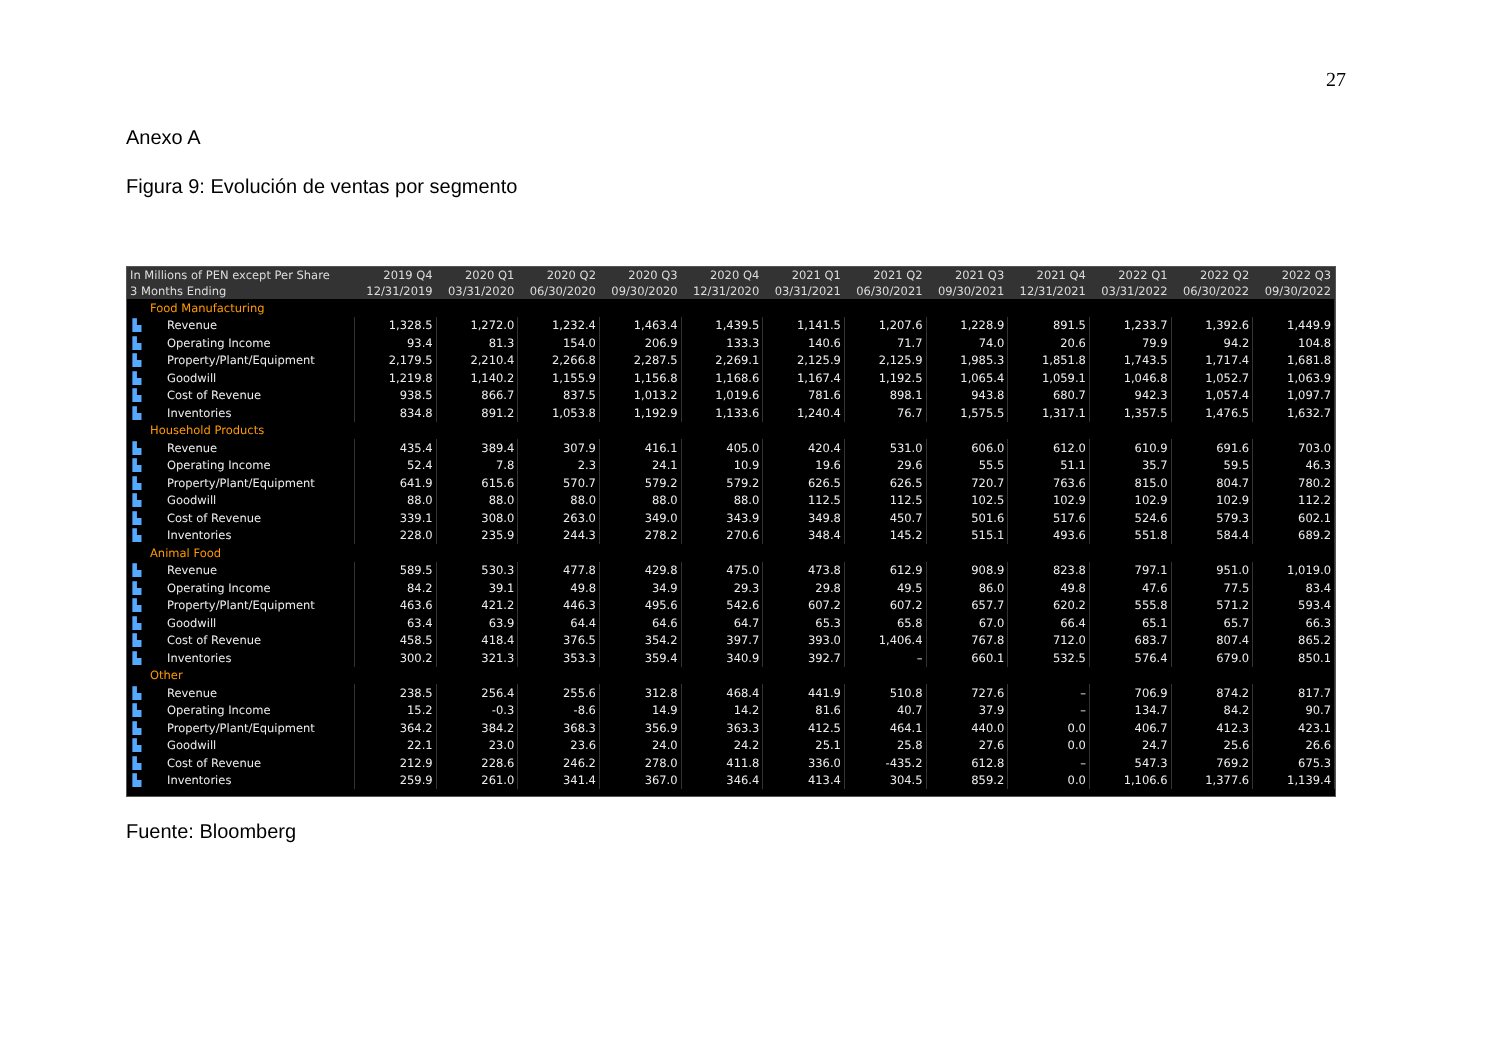27
Anexo A
Figura 9: Evolución de ventas por segmento
| In Millions of PEN except Per Share | | 2019 Q4 | 2020 Q1 | 2020 Q2 | 2020 Q3 | 2020 Q4 | 2021 Q1 | 2021 Q2 | 2021 Q3 | 2021 Q4 | 2022 Q1 | 2022 Q2 | 2022 Q3 |
| --- | --- | --- | --- | --- | --- | --- | --- | --- | --- | --- | --- | --- | --- |
| 3 Months Ending | | 12/31/2019 | 03/31/2020 | 06/30/2020 | 09/30/2020 | 12/31/2020 | 03/31/2021 | 06/30/2021 | 09/30/2021 | 12/31/2021 | 03/31/2022 | 06/30/2022 | 09/30/2022 |
| | Food Manufacturing | | | | | | | | | | | | |
| ▙ | Revenue | 1,328.5 | 1,272.0 | 1,232.4 | 1,463.4 | 1,439.5 | 1,141.5 | 1,207.6 | 1,228.9 | 891.5 | 1,233.7 | 1,392.6 | 1,449.9 |
| ▙ | Operating Income | 93.4 | 81.3 | 154.0 | 206.9 | 133.3 | 140.6 | 71.7 | 74.0 | 20.6 | 79.9 | 94.2 | 104.8 |
| ▙ | Property/Plant/Equipment | 2,179.5 | 2,210.4 | 2,266.8 | 2,287.5 | 2,269.1 | 2,125.9 | 2,125.9 | 1,985.3 | 1,851.8 | 1,743.5 | 1,717.4 | 1,681.8 |
| ▙ | Goodwill | 1,219.8 | 1,140.2 | 1,155.9 | 1,156.8 | 1,168.6 | 1,167.4 | 1,192.5 | 1,065.4 | 1,059.1 | 1,046.8 | 1,052.7 | 1,063.9 |
| ▙ | Cost of Revenue | 938.5 | 866.7 | 837.5 | 1,013.2 | 1,019.6 | 781.6 | 898.1 | 943.8 | 680.7 | 942.3 | 1,057.4 | 1,097.7 |
| ▙ | Inventories | 834.8 | 891.2 | 1,053.8 | 1,192.9 | 1,133.6 | 1,240.4 | 76.7 | 1,575.5 | 1,317.1 | 1,357.5 | 1,476.5 | 1,632.7 |
| | Household Products | | | | | | | | | | | | |
| ▙ | Revenue | 435.4 | 389.4 | 307.9 | 416.1 | 405.0 | 420.4 | 531.0 | 606.0 | 612.0 | 610.9 | 691.6 | 703.0 |
| ▙ | Operating Income | 52.4 | 7.8 | 2.3 | 24.1 | 10.9 | 19.6 | 29.6 | 55.5 | 51.1 | 35.7 | 59.5 | 46.3 |
| ▙ | Property/Plant/Equipment | 641.9 | 615.6 | 570.7 | 579.2 | 579.2 | 626.5 | 626.5 | 720.7 | 763.6 | 815.0 | 804.7 | 780.2 |
| ▙ | Goodwill | 88.0 | 88.0 | 88.0 | 88.0 | 88.0 | 112.5 | 112.5 | 102.5 | 102.9 | 102.9 | 102.9 | 112.2 |
| ▙ | Cost of Revenue | 339.1 | 308.0 | 263.0 | 349.0 | 343.9 | 349.8 | 450.7 | 501.6 | 517.6 | 524.6 | 579.3 | 602.1 |
| ▙ | Inventories | 228.0 | 235.9 | 244.3 | 278.2 | 270.6 | 348.4 | 145.2 | 515.1 | 493.6 | 551.8 | 584.4 | 689.2 |
| | Animal Food | | | | | | | | | | | | |
| ▙ | Revenue | 589.5 | 530.3 | 477.8 | 429.8 | 475.0 | 473.8 | 612.9 | 908.9 | 823.8 | 797.1 | 951.0 | 1,019.0 |
| ▙ | Operating Income | 84.2 | 39.1 | 49.8 | 34.9 | 29.3 | 29.8 | 49.5 | 86.0 | 49.8 | 47.6 | 77.5 | 83.4 |
| ▙ | Property/Plant/Equipment | 463.6 | 421.2 | 446.3 | 495.6 | 542.6 | 607.2 | 607.2 | 657.7 | 620.2 | 555.8 | 571.2 | 593.4 |
| ▙ | Goodwill | 63.4 | 63.9 | 64.4 | 64.6 | 64.7 | 65.3 | 65.8 | 67.0 | 66.4 | 65.1 | 65.7 | 66.3 |
| ▙ | Cost of Revenue | 458.5 | 418.4 | 376.5 | 354.2 | 397.7 | 393.0 | 1,406.4 | 767.8 | 712.0 | 683.7 | 807.4 | 865.2 |
| ▙ | Inventories | 300.2 | 321.3 | 353.3 | 359.4 | 340.9 | 392.7 | – | 660.1 | 532.5 | 576.4 | 679.0 | 850.1 |
| | Other | | | | | | | | | | | | |
| ▙ | Revenue | 238.5 | 256.4 | 255.6 | 312.8 | 468.4 | 441.9 | 510.8 | 727.6 | – | 706.9 | 874.2 | 817.7 |
| ▙ | Operating Income | 15.2 | -0.3 | -8.6 | 14.9 | 14.2 | 81.6 | 40.7 | 37.9 | – | 134.7 | 84.2 | 90.7 |
| ▙ | Property/Plant/Equipment | 364.2 | 384.2 | 368.3 | 356.9 | 363.3 | 412.5 | 464.1 | 440.0 | 0.0 | 406.7 | 412.3 | 423.1 |
| ▙ | Goodwill | 22.1 | 23.0 | 23.6 | 24.0 | 24.2 | 25.1 | 25.8 | 27.6 | 0.0 | 24.7 | 25.6 | 26.6 |
| ▙ | Cost of Revenue | 212.9 | 228.6 | 246.2 | 278.0 | 411.8 | 336.0 | -435.2 | 612.8 | – | 547.3 | 769.2 | 675.3 |
| ▙ | Inventories | 259.9 | 261.0 | 341.4 | 367.0 | 346.4 | 413.4 | 304.5 | 859.2 | 0.0 | 1,106.6 | 1,377.6 | 1,139.4 |
Fuente: Bloomberg